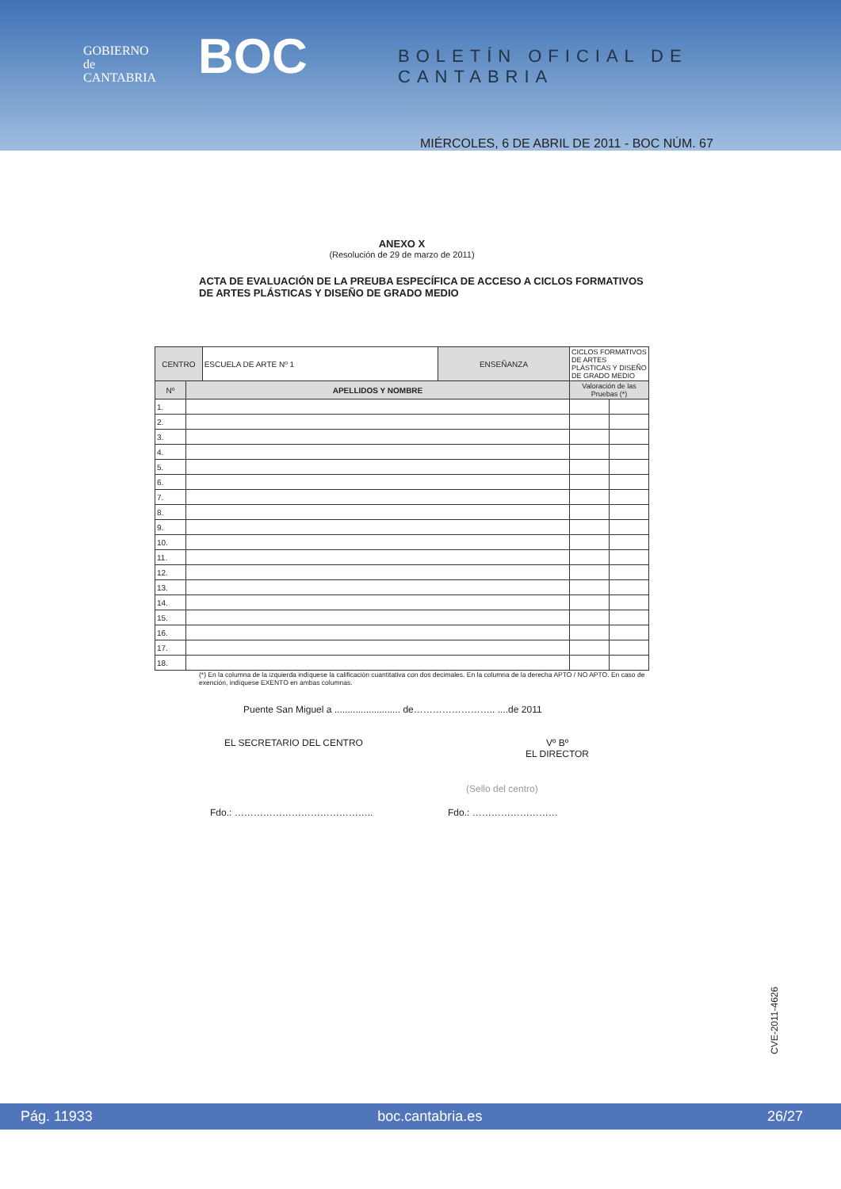GOBIERNO
de
CANTABRIA
BOC BOLETÍN OFICIAL DE CANTABRIA
MIÉRCOLES, 6 DE ABRIL DE 2011 - BOC NÚM. 67
ANEXO X
(Resolución de 29 de marzo de 2011)
ACTA DE EVALUACIÓN DE LA PREUBA ESPECÍFICA DE ACCESO A CICLOS FORMATIVOS DE ARTES PLÁSTICAS Y DISEÑO DE GRADO MEDIO
| CENTRO | | ESCUELA DE ARTE Nº 1 | ENSEÑANZA | CICLOS FORMATIVOS DE ARTES PLÁSTICAS Y DISEÑO DE GRADO MEDIO | |
| Nº | APELLIDOS Y NOMBRE | | | Valoración de las Pruebas (*) | |
| 1. | | | | | |
| 2. | | | | | |
| 3. | | | | | |
| 4. | | | | | |
| 5. | | | | | |
| 6. | | | | | |
| 7. | | | | | |
| 8. | | | | | |
| 9. | | | | | |
| 10. | | | | | |
| 11. | | | | | |
| 12. | | | | | |
| 13. | | | | | |
| 14. | | | | | |
| 15. | | | | | |
| 16. | | | | | |
| 17. | | | | | |
| 18. | | | | | |
(*) En la columna de la izquierda indíquese la calificación cuantitativa con dos decimales. En la columna de la derecha APTO / NO APTO. En caso de exención, indíquese EXENTO en ambas columnas.
Puente San Miguel a ......................... de…………………….. ....de 2011
EL SECRETARIO DEL CENTRO Vº Bº
EL DIRECTOR
(Sello del centro)
Fdo.: …………………………………….. Fdo.: ………………………
CVE-2011-4626
Pág. 11933 boc.cantabria.es 26/27